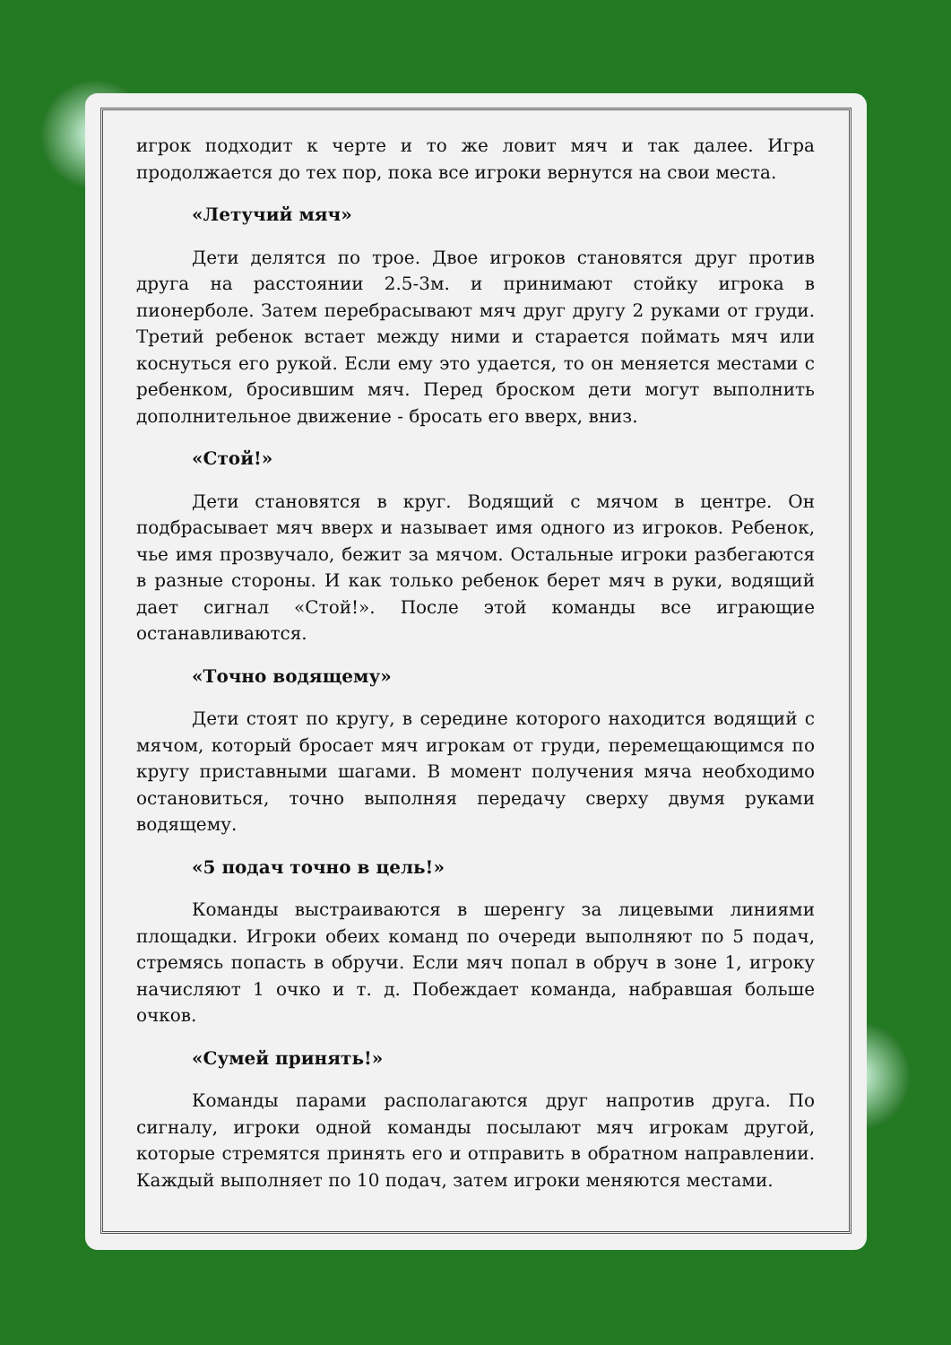игрок подходит к черте и то же ловит мяч и так далее. Игра продолжается до тех пор, пока все игроки вернутся на свои места.
«Летучий мяч»
Дети делятся по трое. Двое игроков становятся друг против друга на расстоянии 2.5-3м. и принимают стойку игрока в пионерболе. Затем перебрасывают мяч друг другу 2 руками от груди. Третий ребенок встает между ними и старается поймать мяч или коснуться его рукой. Если ему это удается, то он меняется местами с ребенком, бросившим мяч. Перед броском дети могут выполнить дополнительное движение - бросать его вверх, вниз.
«Стой!»
Дети становятся в круг. Водящий с мячом в центре. Он подбрасывает мяч вверх и называет имя одного из игроков. Ребенок, чье имя прозвучало, бежит за мячом. Остальные игроки разбегаются в разные стороны. И как только ребенок берет мяч в руки, водящий дает сигнал «Стой!». После этой команды все играющие останавливаются.
«Точно водящему»
Дети стоят по кругу, в середине которого находится водящий с мячом, который бросает мяч игрокам от груди, перемещающимся по кругу приставными шагами. В момент получения мяча необходимо остановиться, точно выполняя передачу сверху двумя руками водящему.
«5 подач точно в цель!»
Команды выстраиваются в шеренгу за лицевыми линиями площадки. Игроки обеих команд по очереди выполняют по 5 подач, стремясь попасть в обручи. Если мяч попал в обруч в зоне 1, игроку начисляют 1 очко и т. д. Побеждает команда, набравшая больше очков.
«Сумей принять!»
Команды парами располагаются друг напротив друга. По сигналу, игроки одной команды посылают мяч игрокам другой, которые стремятся принять его и отправить в обратном направлении. Каждый выполняет по 10 подач, затем игроки меняются местами.